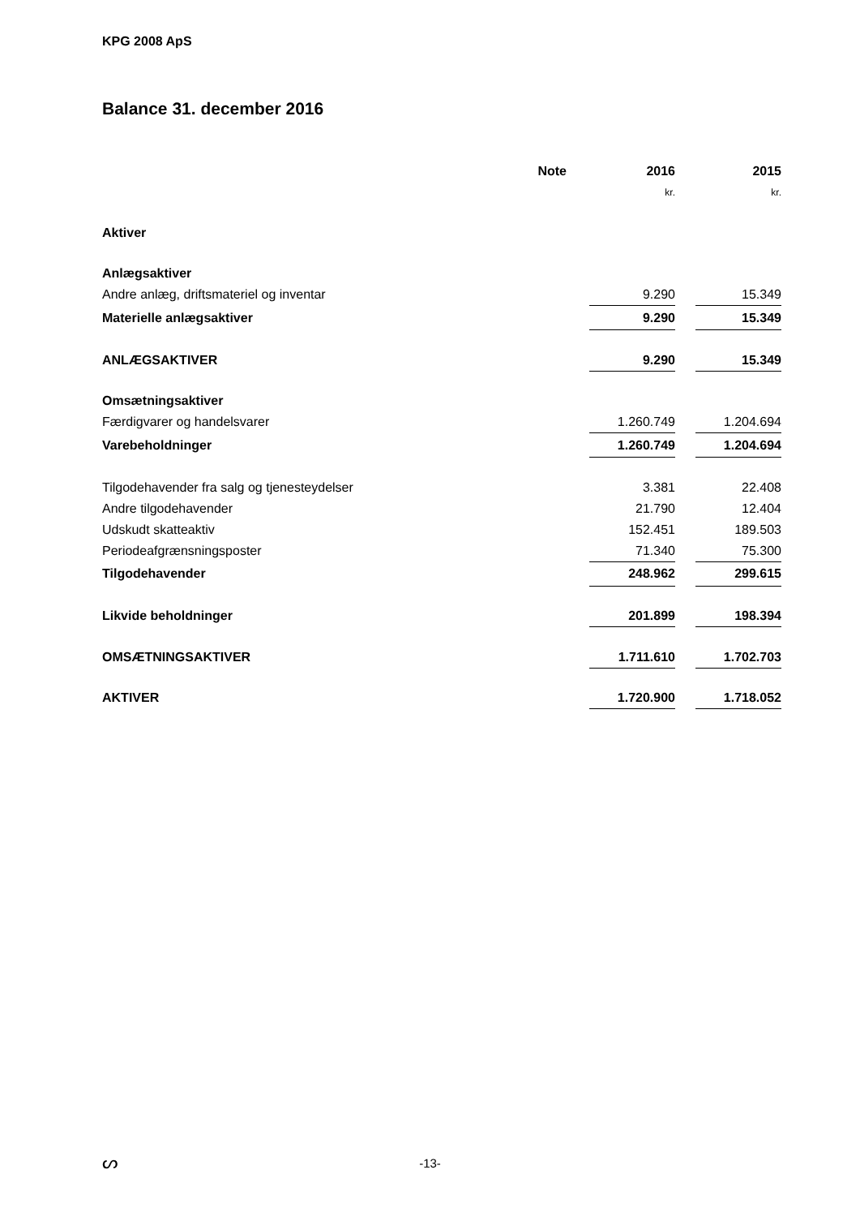KPG 2008 ApS
Balance 31. december 2016
| | Note | | 2016 | | 2015 |
| --- | --- | --- | --- | --- | --- |
| | | | kr. | | kr. |
| Aktiver | | | | | |
| Anlægsaktiver | | | | | |
| Andre anlæg, driftsmateriel og inventar | | | 9.290 | | 15.349 |
| Materielle anlægsaktiver | | | 9.290 | | 15.349 |
| ANLÆGSAKTIVER | | | 9.290 | | 15.349 |
| Omsætningsaktiver | | | | | |
| Færdigvarer og handelsvarer | | | 1.260.749 | | 1.204.694 |
| Varebeholdninger | | | 1.260.749 | | 1.204.694 |
| Tilgodehavender fra salg og tjenesteydelser | | | 3.381 | | 22.408 |
| Andre tilgodehavender | | | 21.790 | | 12.404 |
| Udskudt skatteaktiv | | | 152.451 | | 189.503 |
| Periodeafgrænsningsposter | | | 71.340 | | 75.300 |
| Tilgodehavender | | | 248.962 | | 299.615 |
| Likvide beholdninger | | | 201.899 | | 198.394 |
| OMSÆTNINGSAKTIVER | | | 1.711.610 | | 1.702.703 |
| AKTIVER | | | 1.720.900 | | 1.718.052 |
ᔕ
-13-